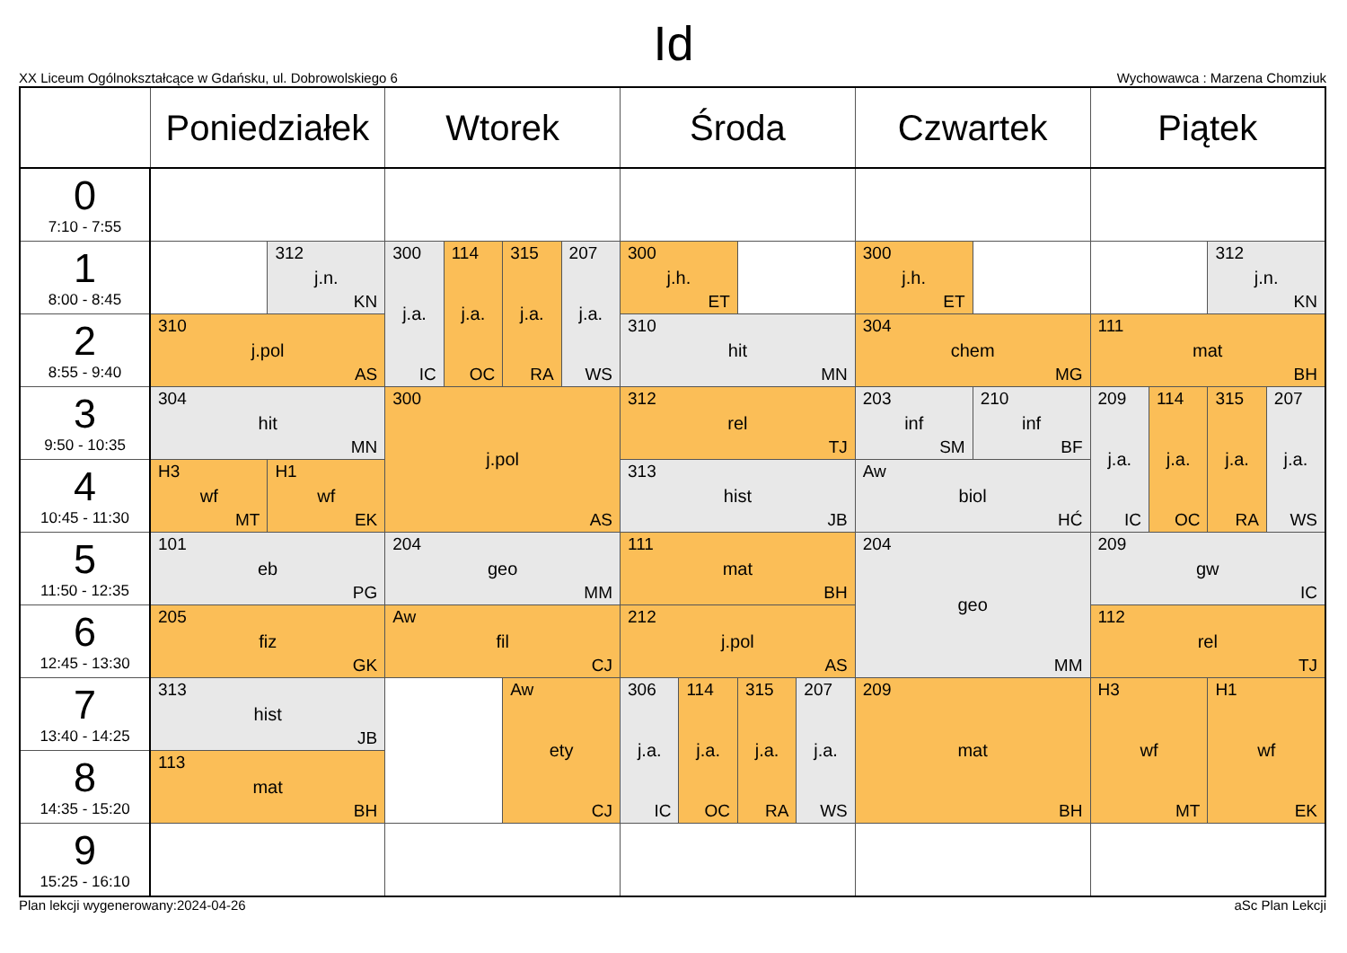Id
XX Liceum Ogólnokształcące w Gdańsku, ul. Dobrowolskiego 6 Wychowawca : Marzena Chomziuk
| | Poniedziałek | | Wtorek | | | | Środa | | | | Czwartek | | Piątek | | | |
| --- | --- | --- | --- | --- | --- | --- | --- | --- | --- | --- | --- | --- | --- | --- | --- | --- |
| 0 7:10 - 7:55 | | | | | | | | | | | | | | | | |
| 1 8:00 - 8:45 | | 312 j.n. KN | 300 j.a. IC | 114 j.a. OC | 315 j.a. RA | 207 j.a. WS | 300 j.h. ET | | | | 300 j.h. ET | | | | 312 j.n. KN | |
| 2 8:55 - 9:40 | 310 j.pol AS | | | | | | 310 hit MN | | | | 304 chem MG | | 111 mat BH | | | |
| 3 9:50 - 10:35 | 304 hit MN | | 300 j.pol AS | | | | 312 rel TJ | | | | 203 inf SM | 210 inf BF | 209 j.a. IC | 114 j.a. OC | 315 j.a. RA | 207 j.a. WS |
| 4 10:45 - 11:30 | H3 wf MT | H1 wf EK | | | | | 313 hist JB | | | | Aw biol HĆ | | | | | |
| 5 11:50 - 12:35 | 101 eb PG | | 204 geo MM | | | | 111 mat BH | | | | 204 geo MM | | 209 gw IC | | | |
| 6 12:45 - 13:30 | 205 fiz GK | | Aw fil CJ | | | | 212 j.pol AS | | | | | | 112 rel TJ | | | |
| 7 13:40 - 14:25 | 313 hist JB | | | | Aw ety CJ | | 306 j.a. IC | 114 j.a. OC | 315 j.a. RA | 207 j.a. WS | 209 mat BH | | H3 wf MT | | H1 wf EK | |
| 8 14:35 - 15:20 | 113 mat BH | | | | | | | | | | | | | | | |
| 9 15:25 - 16:10 | | | | | | | | | | | | | | | | |
Plan lekcji wygenerowany:2024-04-26 aSc Plan Lekcji